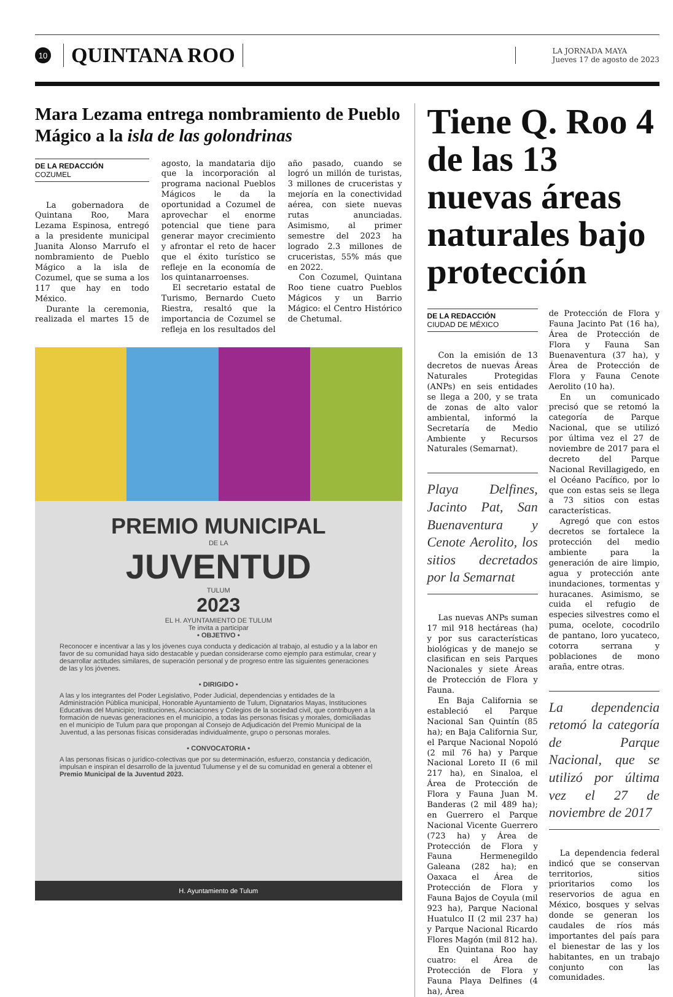10
QUINTANA ROO
LA JORNADA MAYA
Jueves 17 de agosto de 2023
Mara Lezama entrega nombramiento de Pueblo Mágico a la isla de las golondrinas
DE LA REDACCIÓN
COZUMEL
La gobernadora de Quintana Roo, Mara Lezama Espinosa, entregó a la presidente municipal Juanita Alonso Marrufo el nombramiento de Pueblo Mágico a la isla de Cozumel, que se suma a los 117 que hay en todo México.
Durante la ceremonia, realizada el martes 15 de agosto, la mandataria dijo que la incorporación al programa nacional Pueblos Mágicos le da la oportunidad a Cozumel de aprovechar el enorme potencial que tiene para generar mayor crecimiento y afrontar el reto de hacer que el éxito turístico se refleje en la economía de los quintanarroenses.
El secretario estatal de Turismo, Bernardo Cueto Riestra, resaltó que la importancia de Cozumel se refleja en los resultados del año pasado, cuando se logró un millón de turistas, 3 millones de cruceristas y mejoría en la conectividad aérea, con siete nuevas rutas anunciadas. Asimismo, al primer semestre del 2023 ha logrado 2.3 millones de cruceristas, 55% más que en 2022.
Con Cozumel, Quintana Roo tiene cuatro Pueblos Mágicos y un Barrio Mágico: el Centro Histórico de Chetumal.
PREMIO MUNICIPAL
DE LA
JUVENTUD
TULUM
2023
EL H. AYUNTAMIENTO DE TULUM
Te invita a participar
• OBJETIVO •
Reconocer e incentivar a las y los jóvenes cuya conducta y dedicación al trabajo, al estudio y a la labor en favor de su comunidad haya sido destacable y puedan considerarse como ejemplo para estimular, crear y desarrollar actitudes similares, de superación personal y de progreso entre las siguientes generaciones de las y los jóvenes.
• DIRIGIDO •
A las y los integrantes del Poder Legislativo, Poder Judicial, dependencias y entidades de la Administración Pública municipal, Honorable Ayuntamiento de Tulum, Dignatarios Mayas, Instituciones Educativas del Municipio; Instituciones, Asociaciones y Colegios de la sociedad civil, que contribuyen a la formación de nuevas generaciones en el municipio, a todas las personas físicas y morales, domiciliadas en el municipio de Tulum para que propongan al Consejo de Adjudicación del Premio Municipal de la Juventud, a las personas físicas consideradas individualmente, grupo o personas morales.
• CONVOCATORIA •
A las personas físicas o jurídico-colectivas que por su determinación, esfuerzo, constancia y dedicación, impulsan e inspiran el desarrollo de la juventud Tulumense y el de su comunidad en general a obtener el Premio Municipal de la Juventud 2023.
H. Ayuntamiento de Tulum
Tiene Q. Roo 4 de las 13 nuevas áreas naturales bajo protección
DE LA REDACCIÓN
CIUDAD DE MÉXICO
Con la emisión de 13 decretos de nuevas Áreas Naturales Protegidas (ANPs) en seis entidades se llega a 200, y se trata de zonas de alto valor ambiental, informó la Secretaría de Medio Ambiente y Recursos Naturales (Semarnat).
Playa Delfines, Jacinto Pat, San Buenaventura y Cenote Aerolito, los sitios decretados por la Semarnat
Las nuevas ANPs suman 17 mil 918 hectáreas (ha) y por sus características biológicas y de manejo se clasifican en seis Parques Nacionales y siete Áreas de Protección de Flora y Fauna.
En Baja California se estableció el Parque Nacional San Quintín (85 ha); en Baja California Sur, el Parque Nacional Nopoló (2 mil 76 ha) y Parque Nacional Loreto II (6 mil 217 ha), en Sinaloa, el Área de Protección de Flora y Fauna Juan M. Banderas (2 mil 489 ha); en Guerrero el Parque Nacional Vicente Guerrero (723 ha) y Área de Protección de Flora y Fauna Hermenegildo Galeana (282 ha); en Oaxaca el Área de Protección de Flora y Fauna Bajos de Coyula (mil 923 ha), Parque Nacional Huatulco II (2 mil 237 ha) y Parque Nacional Ricardo Flores Magón (mil 812 ha).
En Quintana Roo hay cuatro: el Área de Protección de Flora y Fauna Playa Delfines (4 ha), Área
de Protección de Flora y Fauna Jacinto Pat (16 ha), Área de Protección de Flora y Fauna San Buenaventura (37 ha), y Área de Protección de Flora y Fauna Cenote Aerolito (10 ha).
En un comunicado precisó que se retomó la categoría de Parque Nacional, que se utilizó por última vez el 27 de noviembre de 2017 para el decreto del Parque Nacional Revillagigedo, en el Océano Pacífico, por lo que con estas seis se llega a 73 sitios con estas características.
Agregó que con estos decretos se fortalece la protección del medio ambiente para la generación de aire limpio, agua y protección ante inundaciones, tormentas y huracanes. Asimismo, se cuida el refugio de especies silvestres como el puma, ocelote, cocodrilo de pantano, loro yucateco, cotorra serrana y poblaciones de mono araña, entre otras.
La dependencia retomó la categoría de Parque Nacional, que se utilizó por última vez el 27 de noviembre de 2017
La dependencia federal indicó que se conservan territorios, sitios prioritarios como los reservorios de agua en México, bosques y selvas donde se generan los caudales de ríos más importantes del país para el bienestar de las y los habitantes, en un trabajo conjunto con las comunidades.